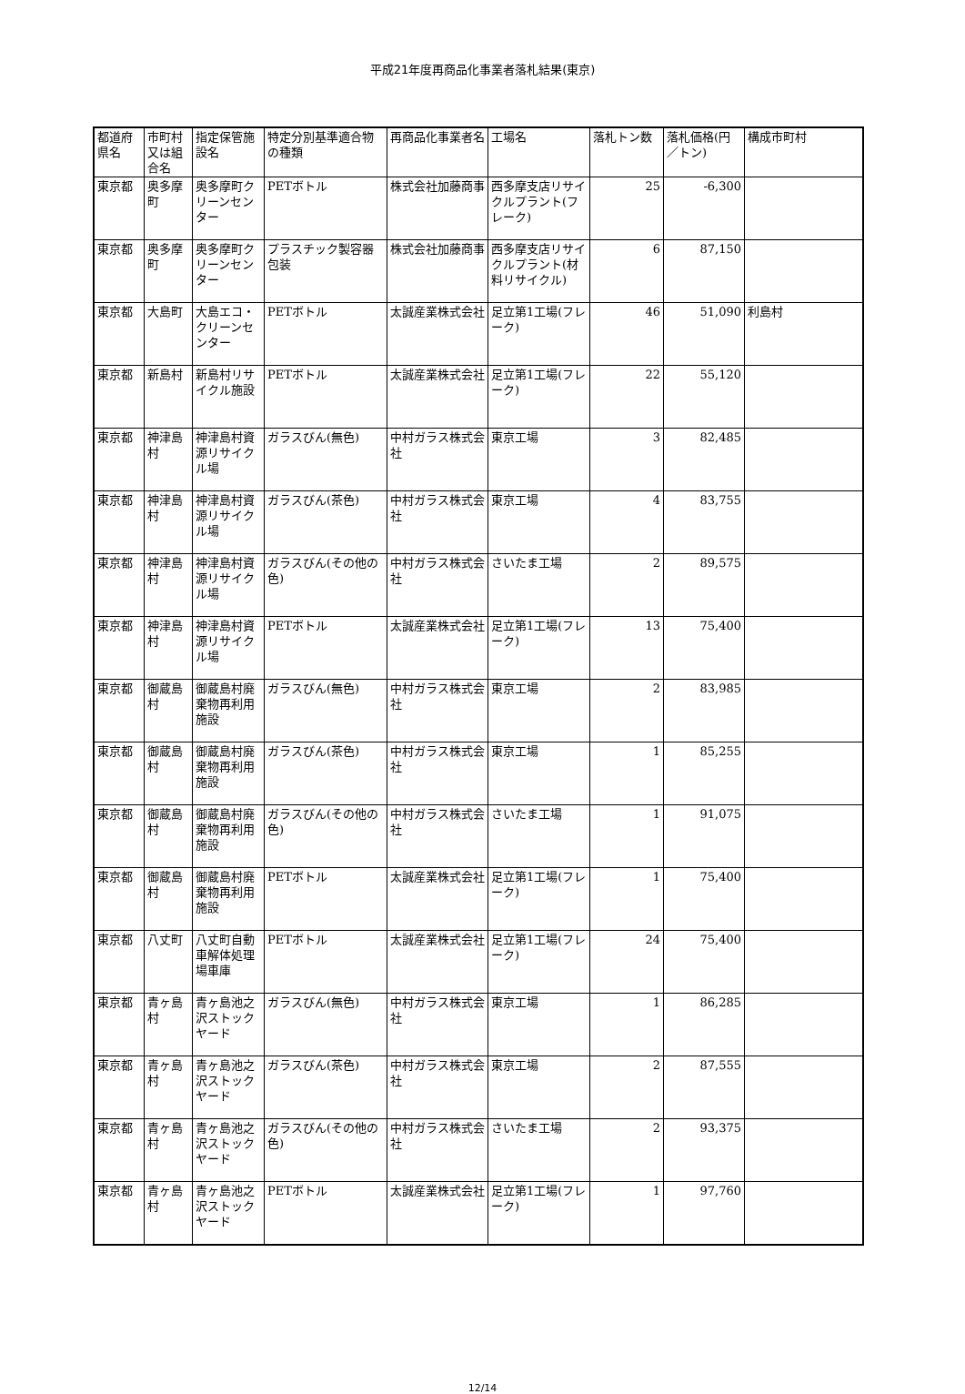平成21年度再商品化事業者落札結果(東京)
| 都道府県名 | 市町村又は組合名 | 指定保管施設名 | 特定分別基準適合物の種類 | 再商品化事業者名 | 工場名 | 落札トン数 | 落札価格(円／トン) | 構成市町村 |
| --- | --- | --- | --- | --- | --- | --- | --- | --- |
| 東京都 | 奥多摩町 | 奥多摩町クリーンセンター | PETボトル | 株式会社加藤商事 | 西多摩支店リサイクルプラント(フレーク) | 25 | -6,300 | |
| 東京都 | 奥多摩町 | 奥多摩町クリーンセンター | プラスチック製容器包装 | 株式会社加藤商事 | 西多摩支店リサイクルプラント(材料リサイクル) | 6 | 87,150 | |
| 東京都 | 大島町 | 大島エコ・クリーンセンター | PETボトル | 太誠産業株式会社 | 足立第1工場(フレーク) | 46 | 51,090 | 利島村 |
| 東京都 | 新島村 | 新島村リサイクル施設 | PETボトル | 太誠産業株式会社 | 足立第1工場(フレーク) | 22 | 55,120 | |
| 東京都 | 神津島村 | 神津島村資源リサイクル場 | ガラスびん(無色) | 中村ガラス株式会社 | 東京工場 | 3 | 82,485 | |
| 東京都 | 神津島村 | 神津島村資源リサイクル場 | ガラスびん(茶色) | 中村ガラス株式会社 | 東京工場 | 4 | 83,755 | |
| 東京都 | 神津島村 | 神津島村資源リサイクル場 | ガラスびん(その他の色) | 中村ガラス株式会社 | さいたま工場 | 2 | 89,575 | |
| 東京都 | 神津島村 | 神津島村資源リサイクル場 | PETボトル | 太誠産業株式会社 | 足立第1工場(フレーク) | 13 | 75,400 | |
| 東京都 | 御蔵島村 | 御蔵島村廃棄物再利用施設 | ガラスびん(無色) | 中村ガラス株式会社 | 東京工場 | 2 | 83,985 | |
| 東京都 | 御蔵島村 | 御蔵島村廃棄物再利用施設 | ガラスびん(茶色) | 中村ガラス株式会社 | 東京工場 | 1 | 85,255 | |
| 東京都 | 御蔵島村 | 御蔵島村廃棄物再利用施設 | ガラスびん(その他の色) | 中村ガラス株式会社 | さいたま工場 | 1 | 91,075 | |
| 東京都 | 御蔵島村 | 御蔵島村廃棄物再利用施設 | PETボトル | 太誠産業株式会社 | 足立第1工場(フレーク) | 1 | 75,400 | |
| 東京都 | 八丈町 | 八丈町自動車解体処理場車庫 | PETボトル | 太誠産業株式会社 | 足立第1工場(フレーク) | 24 | 75,400 | |
| 東京都 | 青ヶ島村 | 青ヶ島池之沢ストックヤード | ガラスびん(無色) | 中村ガラス株式会社 | 東京工場 | 1 | 86,285 | |
| 東京都 | 青ヶ島村 | 青ヶ島池之沢ストックヤード | ガラスびん(茶色) | 中村ガラス株式会社 | 東京工場 | 2 | 87,555 | |
| 東京都 | 青ヶ島村 | 青ヶ島池之沢ストックヤード | ガラスびん(その他の色) | 中村ガラス株式会社 | さいたま工場 | 2 | 93,375 | |
| 東京都 | 青ヶ島村 | 青ヶ島池之沢ストックヤード | PETボトル | 太誠産業株式会社 | 足立第1工場(フレーク) | 1 | 97,760 | |
12/14